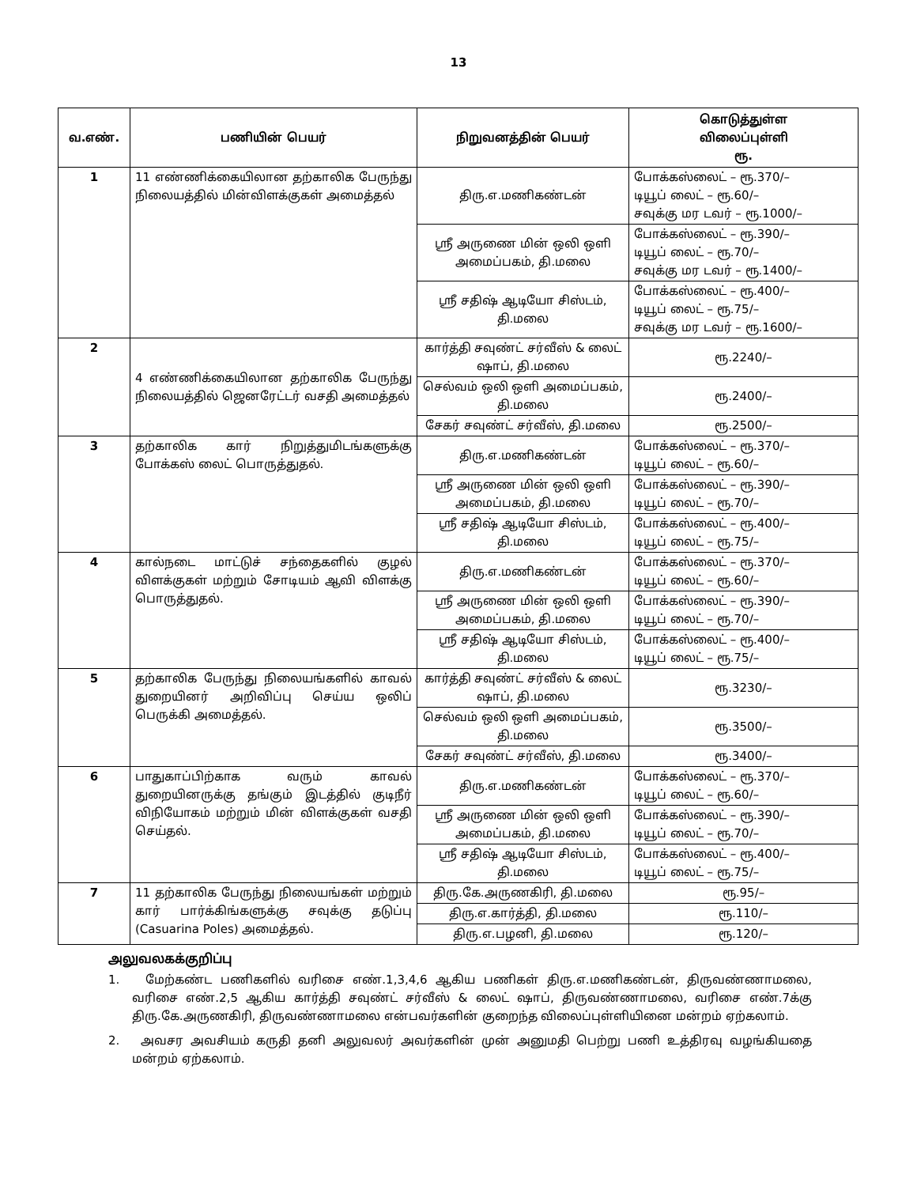13
| வ.எண். | பணியின் பெயர் | நிறுவனத்தின் பெயர் | கொடுத்துள்ள விலைப்புள்ளி ரூ. |
| --- | --- | --- | --- |
| 1 | 11 எண்ணிக்கையிலான தற்காலிக பேருந்து நிலையத்தில் மின்விளக்குகள் அமைத்தல் | திரு.எ.மணிகண்டன் | போக்கஸ்லைட் – ரூ.370/– டியூப் லைட் – ரூ.60/– சவுக்கு மர டவர் – ரூ.1000/– |
| | | ஸ்ரீ அருணை மின் ஒலி ஒளி அமைப்பகம், தி.மலை | போக்கஸ்லைட் – ரூ.390/– டியூப் லைட் – ரூ.70/– சவுக்கு மர டவர் – ரூ.1400/– |
| | | ஸ்ரீ சதிஷ் ஆடியோ சிஸ்டம், தி.மலை | போக்கஸ்லைட் – ரூ.400/– டியூப் லைட் – ரூ.75/– சவுக்கு மர டவர் – ரூ.1600/– |
| 2 | 4 எண்ணிக்கையிலான தற்காலிக பேருந்து நிலையத்தில் ஜெனரேட்டர் வசதி அமைத்தல் | கார்த்தி சவுண்ட் சர்வீஸ் & லைட் ஷாப், தி.மலை | ரூ.2240/– |
| | | செல்வம் ஒலி ஒளி அமைப்பகம், தி.மலை | ரூ.2400/– |
| | | சேகர் சவுண்ட் சர்வீஸ், தி.மலை | ரூ.2500/– |
| 3 | தற்காலிக கார் நிறுத்துமிடங்களுக்கு போக்கஸ் லைட் பொருத்துதல். | திரு.எ.மணிகண்டன் | போக்கஸ்லைட் – ரூ.370/– டியூப் லைட் – ரூ.60/– |
| | | ஸ்ரீ அருணை மின் ஒலி ஒளி அமைப்பகம், தி.மலை | போக்கஸ்லைட் – ரூ.390/– டியூப் லைட் – ரூ.70/– |
| | | ஸ்ரீ சதிஷ் ஆடியோ சிஸ்டம், தி.மலை | போக்கஸ்லைட் – ரூ.400/– டியூப் லைட் – ரூ.75/– |
| 4 | கால்நடை மாட்டுச் சந்தைகளில் குழல் விளக்குகள் மற்றும் சோடியம் ஆவி விளக்கு பொருத்துதல். | திரு.எ.மணிகண்டன் | போக்கஸ்லைட் – ரூ.370/– டியூப் லைட் – ரூ.60/– |
| | | ஸ்ரீ அருணை மின் ஒலி ஒளி அமைப்பகம், தி.மலை | போக்கஸ்லைட் – ரூ.390/– டியூப் லைட் – ரூ.70/– |
| | | ஸ்ரீ சதிஷ் ஆடியோ சிஸ்டம், தி.மலை | போக்கஸ்லைட் – ரூ.400/– டியூப் லைட் – ரூ.75/– |
| 5 | தற்காலிக பேருந்து நிலையங்களில் காவல் துறையினர் அறிவிப்பு செய்ய ஒலிப் பெருக்கி அமைத்தல். | கார்த்தி சவுண்ட் சர்வீஸ் & லைட் ஷாப், தி.மலை | ரூ.3230/– |
| | | செல்வம் ஒலி ஒளி அமைப்பகம், தி.மலை | ரூ.3500/– |
| | | சேகர் சவுண்ட் சர்வீஸ், தி.மலை | ரூ.3400/– |
| 6 | பாதுகாப்பிற்காக வரும் காவல் துறையினருக்கு தங்கும் இடத்தில் குடிநீர் விநியோகம் மற்றும் மின் விளக்குகள் வசதி செய்தல். | திரு.எ.மணிகண்டன் | போக்கஸ்லைட் – ரூ.370/– டியூப் லைட் – ரூ.60/– |
| | | ஸ்ரீ அருணை மின் ஒலி ஒளி அமைப்பகம், தி.மலை | போக்கஸ்லைட் – ரூ.390/– டியூப் லைட் – ரூ.70/– |
| | | ஸ்ரீ சதிஷ் ஆடியோ சிஸ்டம், தி.மலை | போக்கஸ்லைட் – ரூ.400/– டியூப் லைட் – ரூ.75/– |
| 7 | 11 தற்காலிக பேருந்து நிலையங்கள் மற்றும் கார் பார்க்கிங்களுக்கு சவுக்கு தடுப்பு (Casuarina Poles) அமைத்தல். | திரு.கே.அருணகிரி, தி.மலை | ரூ.95/– |
| | | திரு.எ.கார்த்தி, தி.மலை | ரூ.110/– |
| | | திரு.எ.பழனி, தி.மலை | ரூ.120/– |
அலுவலகக்குறிப்பு
1. மேற்கண்ட பணிகளில் வரிசை எண்.1,3,4,6 ஆகிய பணிகள் திரு.எ.மணிகண்டன், திருவண்ணாமலை, வரிசை எண்.2,5 ஆகிய கார்த்தி சவுண்ட் சர்வீஸ் & லைட் ஷாப், திருவண்ணாமலை, வரிசை எண்.7க்கு திரு.கே.அருணகிரி, திருவண்ணாமலை என்பவர்களின் குறைந்த விலைப்புள்ளியினை மன்றம் ஏற்கலாம்.
2. அவசர அவசியம் கருதி தனி அலுவலர் அவர்களின் முன் அனுமதி பெற்று பணி உத்திரவு வழங்கியதை மன்றம் ஏற்கலாம்.